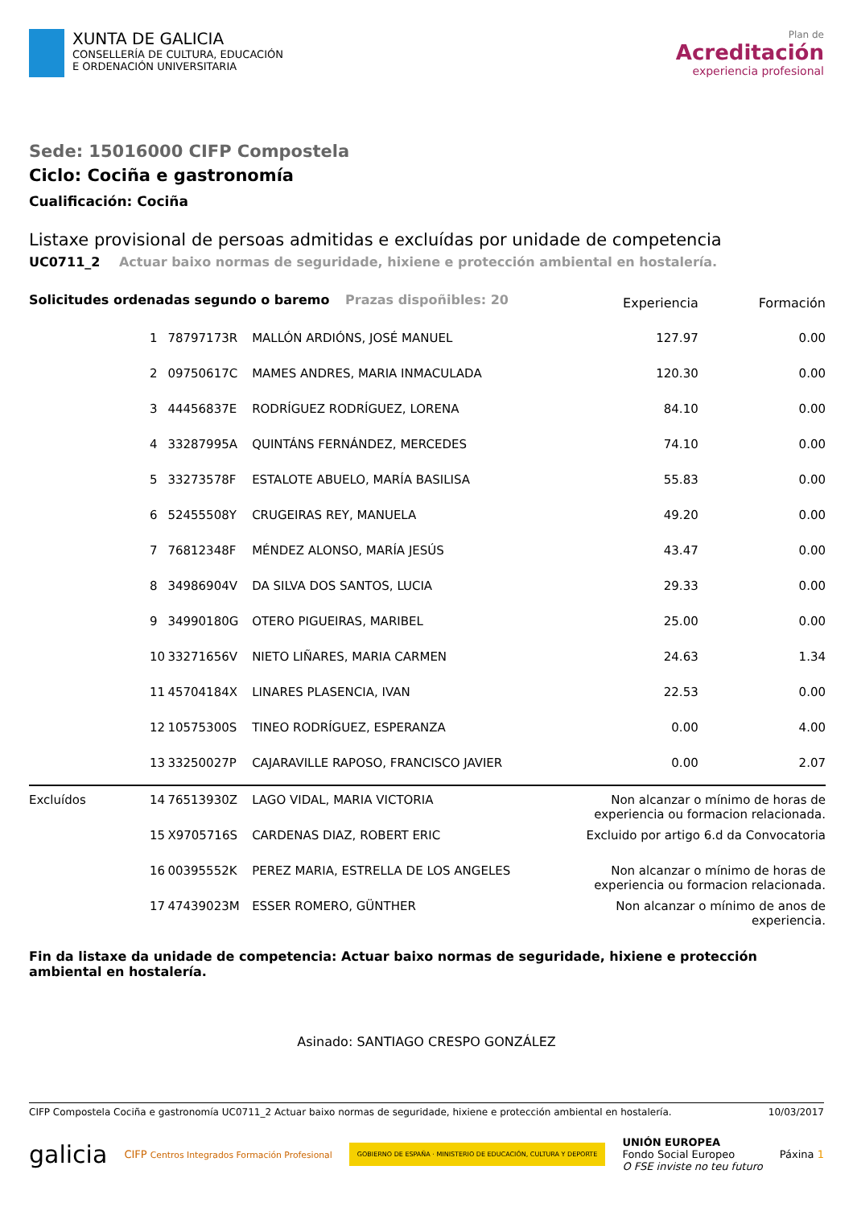XUNTA DE GALICIA
CONSELLERÍA DE CULTURA, EDUCACIÓN
E ORDENACIÓN UNIVERSITARIA
Plan de
Acreditación
experiencia profesional
Sede: 15016000 CIFP Compostela
Ciclo: Cociña e gastronomía
Cualificación: Cociña
Listaxe provisional de persoas admitidas e excluídas por unidade de competencia
UC0711_2 Actuar baixo normas de seguridade, hixiene e protección ambiental en hostalería.
| Solicitudes ordenadas segundo o baremo Prazas dispoñibles: 20 | | | | Experiencia | Formación |
| | 1 | 78797173R | MALLÓN ARDIÓNS, JOSÉ MANUEL | 127.97 | 0.00 |
| | 2 | 09750617C | MAMES ANDRES, MARIA INMACULADA | 120.30 | 0.00 |
| | 3 | 44456837E | RODRÍGUEZ RODRÍGUEZ, LORENA | 84.10 | 0.00 |
| | 4 | 33287995A | QUINTÁNS FERNÁNDEZ, MERCEDES | 74.10 | 0.00 |
| | 5 | 33273578F | ESTALOTE ABUELO, MARÍA BASILISA | 55.83 | 0.00 |
| | 6 | 52455508Y | CRUGEIRAS REY, MANUELA | 49.20 | 0.00 |
| | 7 | 76812348F | MÉNDEZ ALONSO, MARÍA JESÚS | 43.47 | 0.00 |
| | 8 | 34986904V | DA SILVA DOS SANTOS, LUCIA | 29.33 | 0.00 |
| | 9 | 34990180G | OTERO PIGUEIRAS, MARIBEL | 25.00 | 0.00 |
| | 10 | 33271656V | NIETO LIÑARES, MARIA CARMEN | 24.63 | 1.34 |
| | 11 | 45704184X | LINARES PLASENCIA, IVAN | 22.53 | 0.00 |
| | 12 | 10575300S | TINEO RODRÍGUEZ, ESPERANZA | 0.00 | 4.00 |
| | 13 | 33250027P | CAJARAVILLE RAPOSO, FRANCISCO JAVIER | 0.00 | 2.07 |
| Excluídos | 14 | 76513930Z | LAGO VIDAL, MARIA VICTORIA | Non alcanzar o mínimo de horas de experiencia ou formacion relacionada. | |
| | 15 | X9705716S | CARDENAS DIAZ, ROBERT ERIC | Excluido por artigo 6.d da Convocatoria | |
| | 16 | 00395552K | PEREZ MARIA, ESTRELLA DE LOS ANGELES | Non alcanzar o mínimo de horas de experiencia ou formacion relacionada. | |
| | 17 | 47439023M | ESSER ROMERO, GÜNTHER | Non alcanzar o mínimo de anos de experiencia. | |
Fin da listaxe da unidade de competencia: Actuar baixo normas de seguridade, hixiene e protección ambiental en hostalería.
Asinado: SANTIAGO CRESPO GONZÁLEZ
CIFP Compostela Cociña e gastronomía UC0711_2 Actuar baixo normas de seguridade, hixiene e protección ambiental en hostalería. 10/03/2017
galicia CIFP Centros Integrados Formación Profesional GOBIERNO DE ESPAÑA · MINISTERIO DE EDUCACIÓN, CULTURA Y DEPORTE UNIÓN EUROPEA
Fondo Social Europeo
O FSE inviste no teu futuro Páxina 1